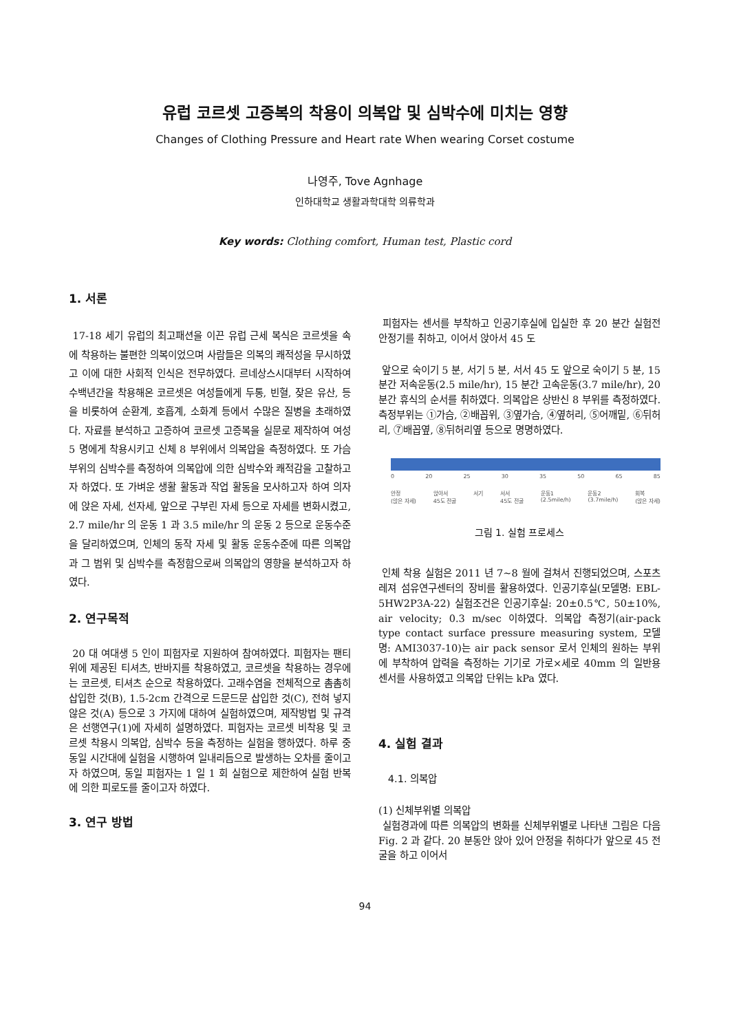유럽 코르셋 고증복의 착용이 의복압 및 심박수에 미치는 영향
Changes of Clothing Pressure and Heart rate When wearing Corset costume
나영주, Tove Agnhage
인하대학교 생활과학대학 의류학과
Key words: Clothing comfort, Human test, Plastic cord
1. 서론
17-18 세기 유럽의 최고패션을 이끈 유럽 근세 복식은 코르셋을 속에 착용하는 불편한 의복이었으며 사람들은 의복의 쾌적성을 무시하였고 이에 대한 사회적 인식은 전무하였다. 르네상스시대부터 시작하여 수백년간을 착용해온 코르셋은 여성들에게 두통, 빈혈, 잦은 유산, 등을 비롯하여 순환계, 호흡계, 소화계 등에서 수많은 질병을 초래하였다. 자료를 분석하고 고증하여 코르셋 고증복을 실문로 제작하여 여성 5 명에게 착용시키고 신체 8 부위에서 의복압을 측정하였다. 또 가슴부위의 심박수를 측정하여 의복압에 의한 심박수와 쾌적감을 고찰하고자 하였다. 또 가벼운 생활 활동과 작업 활동을 모사하고자 하여 의자에 앉은 자세, 선자세, 앞으로 구부린 자세 등으로 자세를 변화시켰고, 2.7 mile/hr 의 운동 1 과 3.5 mile/hr 의 운동 2 등으로 운동수준을 달리하였으며, 인체의 동작 자세 및 활동 운동수준에 따른 의복압과 그 범위 및 심박수를 측정함으로써 의복압의 영향을 분석하고자 하였다.
2. 연구목적
20 대 여대생 5 인이 피험자로 지원하여 참여하였다. 피험자는 팬티 위에 제공된 티셔츠, 반바지를 착용하였고, 코르셋을 착용하는 경우에는 코르셋, 티셔츠 순으로 착용하였다. 고래수염을 전체적으로 촘촘히 삽입한 것(B), 1.5-2cm 간격으로 드문드문 삽입한 것(C), 전혀 넣지않은 것(A) 등으로 3 가지에 대하여 실험하였으며, 제작방법 및 규격은 선행연구(1)에 자세히 설명하였다. 피험자는 코르셋 비착용 및 코르셋 착용시 의복압, 심박수 등을 측정하는 실험을 행하였다. 하루 중 동일 시간대에 실험을 시행하여 일내리듬으로 발생하는 오차를 줄이고자 하였으며, 동일 피험자는 1 일 1 회 실험으로 제한하여 실험 반복에 의한 피로도를 줄이고자 하였다.
3. 연구 방법
피험자는 센서를 부착하고 인공기후실에 입실한 후 20 분간 실험전 안정기를 취하고, 이어서 앉아서 45 도
앞으로 숙이기 5 분, 서기 5 분, 서서 45 도 앞으로 숙이기 5 분, 15 분간 저속운동(2.5 mile/hr), 15 분간 고속운동(3.7 mile/hr), 20 분간 휴식의 순서를 취하였다. 의복압은 상반신 8 부위를 측정하였다. 측정부위는 ①가슴, ②배꼽위, ③옆가슴, ④옆허리, ⑤어깨밑, ⑥뒤허리, ⑦배꼽옆, ⑧뒤허리옆 등으로 명명하였다.
0 20 25 30 35 50 65 85
안정
(앉은 자세) 앉아서
45도 전굴 서기 서서
45도 전굴 운동1
(2.5mile/h) 운동2
(3.7mile/h) 회복
(앉은 자세)
그림 1. 실험 프로세스
인체 착용 실험은 2011 년 7~8 월에 걸쳐서 진행되었으며, 스포츠레져 섬유연구센터의 장비를 활용하였다. 인공기후실(모델명: EBL-5HW2P3A-22) 실험조건은 인공기후실: 20±0.5℃, 50±10%, air velocity; 0.3 m/sec 이하였다. 의복압 측정기(air-pack type contact surface pressure measuring system, 모델명: AMI3037-10)는 air pack sensor 로서 인체의 원하는 부위에 부착하여 압력을 측정하는 기기로 가로×세로 40mm 의 일반용 센서를 사용하였고 의복압 단위는 kPa 였다.
4. 실험 결과
4.1. 의복압
(1) 신체부위별 의복압
실험경과에 따른 의복압의 변화를 신체부위별로 나타낸 그림은 다음 Fig. 2 과 같다. 20 분동안 앉아 있어 안정을 취하다가 앞으로 45 전굴을 하고 이어서
94